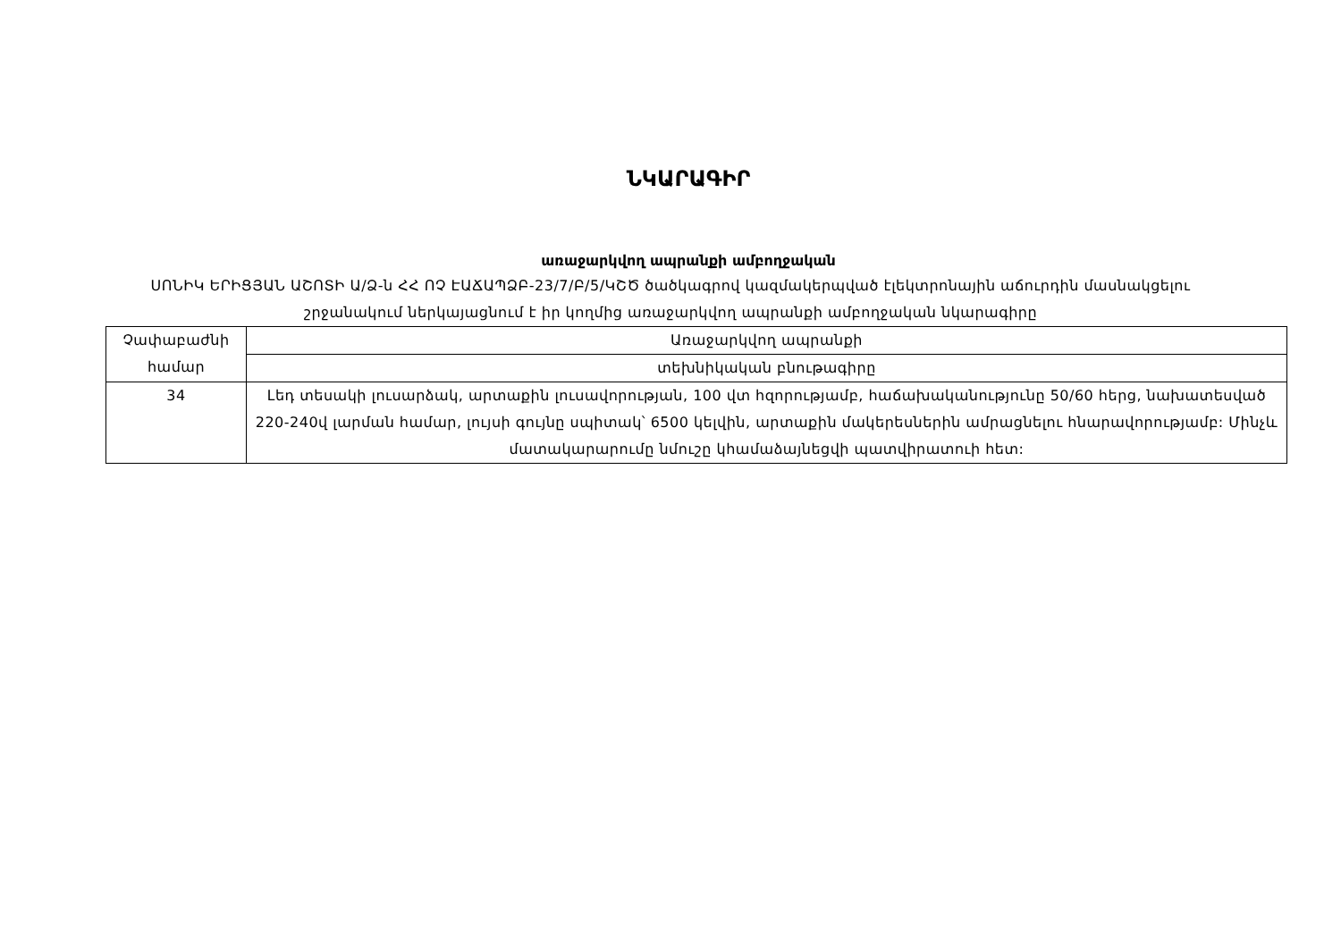ՆԿԱՐԱԳԻՐ
առաջարկվող ապրանքի ամբողջական
ՍՈՆԻԿ ԵՐԻՑՅԱՆ ԱՇՈՏԻ Ա/Ձ-ն ՀՀ ՈՉ ԷԱՃԱՊՁԲ-23/7/Բ/5/ԿՇԾ ծածկագրով կազմակերպված էլեկտրոնային աճուրդին մասնակցելու շրջանակում ներկայացնում է իր կողմից առաջարկվող ապրանքի ամբողջական նկարագիրը
| Չափաբաժնի համար | Առաջարկվող ապրանքի |
| | տեխնիկական բնութագիրը |
| 34 | Լեդ տեսակի լուսարձակ, արտաքին լուսավորության, 100 վտ հզորությամբ, հաճախականությունը 50/60 հերց, նախատեսված 220-240վ լարման համար, լույսի գույնը սպիտակ՝ 6500 կելվին, արտաքին մակերեսներին ամրացնելու հնարավորությամբ: Մինչև մատակարարումը նմուշը կհամաձայնեցվի պատվիրատուի հետ: |